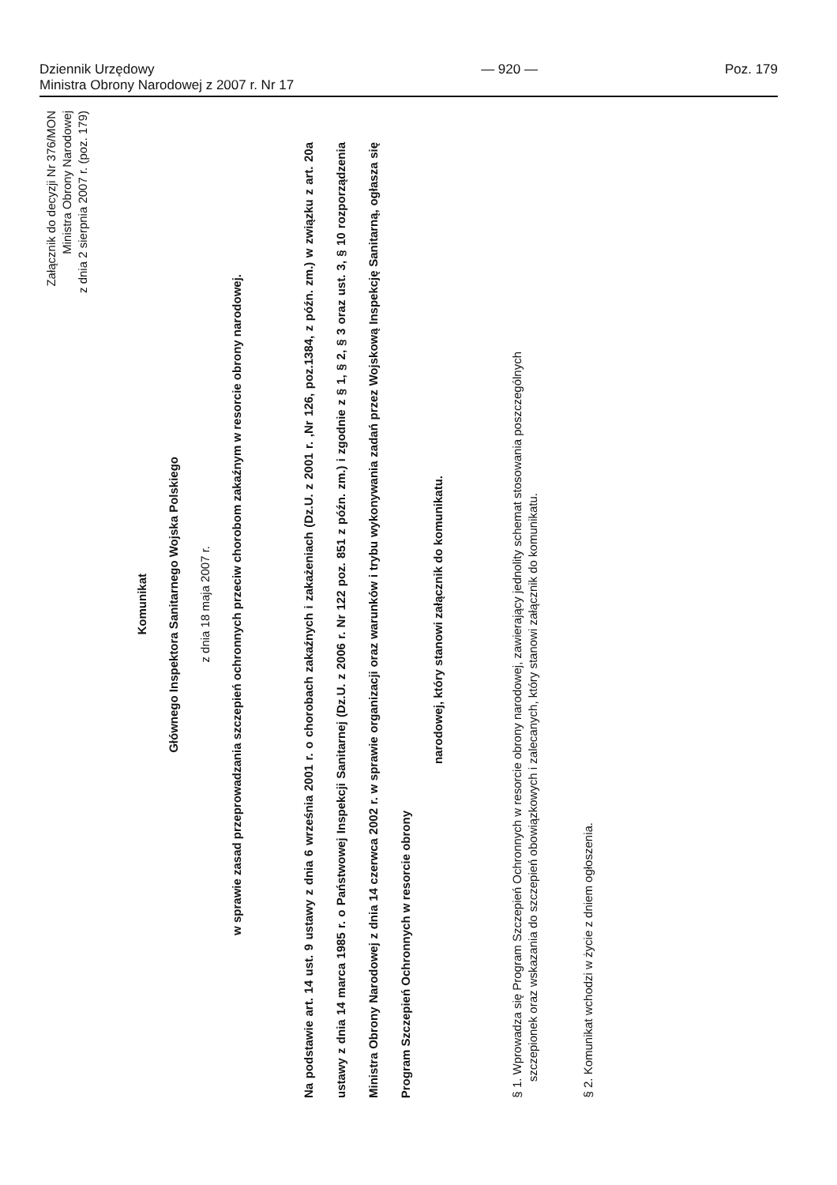Dziennik Urzędowy
Ministra Obrony Narodowej z 2007 r. Nr 17
— 920 — Poz. 179
Załącznik do decyzji Nr 376/MON
Ministra Obrony Narodowej
z dnia 2 sierpnia 2007 r. (poz. 179)
Komunikat
Głównego Inspektora Sanitarnego Wojska Polskiego
z dnia 18 maja 2007 r.
w sprawie zasad przeprowadzania szczepień ochronnych przeciw chorobom zakaźnym w resorcie obrony narodowej.
Na podstawie art. 14 ust. 9 ustawy z dnia 6 września 2001 r. o chorobach zakaźnych i zakażeniach (Dz.U. z 2001 r. ,Nr 126, poz.1384, z późn. zm.) w związku z art. 20a ustawy z dnia 14 marca 1985 r. o Państwowej Inspekcji Sanitarnej (Dz.U. z 2006 r. Nr 122 poz. 851 z późn. zm.) i zgodnie z § 1, § 2, § 3 oraz ust. 3, § 10 rozporządzenia Ministra Obrony Narodowej z dnia 14 czerwca 2002 r. w sprawie organizacji oraz warunków i trybu wykonywania zadań przez Wojskową Inspekcję Sanitarną, ogłasza się Program Szczepień Ochronnych w resorcie obrony
narodowej, który stanowi załącznik do komunikatu.
§ 1. Wprowadza się Program Szczepień Ochronnych w resorcie obrony narodowej, zawierający jednolity schemat stosowania poszczególnych
szczepionek oraz wskazania do szczepień obowiązkowych i zalecanych, który stanowi załącznik do komunikatu.
§ 2. Komunikat wchodzi w życie z dniem ogłoszenia.